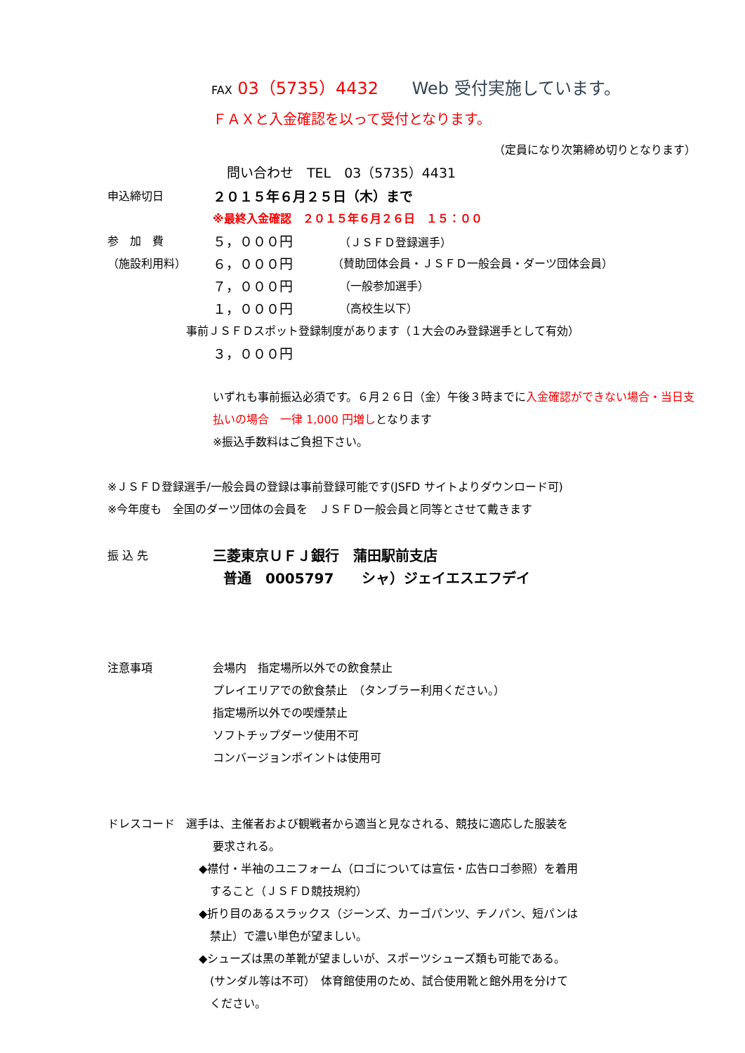FAX 03（5735）4432 Web 受付実施しています。
ＦＡＸと入金確認を以って受付となります。
（定員になり次第締め切りとなります）
問い合わせ　TEL　03（5735）4431
申込締切日 ２０１５年６月２５日（木）まで
※最終入金確認　２０１５年６月２６日　１５：００
参　加　費 ５，０００円 （ＪＳＦＤ登録選手）
（施設利用料） ６，０００円 （賛助団体会員・ＪＳＦＤ一般会員・ダーツ団体会員）
７，０００円 （一般参加選手）
１，０００円 （高校生以下）
事前ＪＳＦＤスポット登録制度があります（１大会のみ登録選手として有効）
３，０００円
いずれも事前振込必須です。６月２６日（金）午後３時までに入金確認ができない場合・当日支払いの場合　一律 1,000 円増しとなります
※振込手数料はご負担下さい。
※ＪＳＦＤ登録選手/一般会員の登録は事前登録可能です(JSFD サイトよりダウンロード可)
※今年度も　全国のダーツ団体の会員を　ＪＳＦＤ一般会員と同等とさせて戴きます
振 込 先 三菱東京ＵＦＪ銀行　蒲田駅前支店
普通　0005797　　シャ）ジェイエスエフデイ
注意事項 会場内　指定場所以外での飲食禁止
プレイエリアでの飲食禁止　（タンブラー利用ください。）
指定場所以外での喫煙禁止
ソフトチップダーツ使用不可
コンバージョンポイントは使用可
ドレスコード　選手は、主催者および観戦者から適当と見なされる、競技に適応した服装を
要求される。
◆襟付・半袖のユニフォーム（ロゴについては宣伝・広告ロゴ参照）を着用
　すること（ＪＳＦＤ競技規約）
◆折り目のあるスラックス（ジーンズ、カーゴパンツ、チノパン、短パンは
　禁止）で濃い単色が望ましい。
◆シューズは黒の革靴が望ましいが、スポーツシューズ類も可能である。
　(サンダル等は不可）　体育館使用のため、試合使用靴と館外用を分けて
　ください。